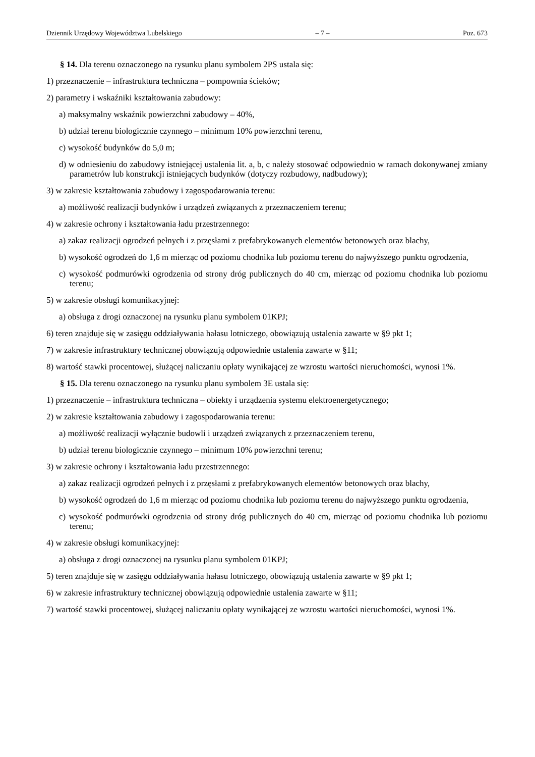Dziennik Urzędowy Województwa Lubelskiego – 7 – Poz. 673
§ 14. Dla terenu oznaczonego na rysunku planu symbolem 2PS ustala się:
1) przeznaczenie – infrastruktura techniczna – pompownia ścieków;
2) parametry i wskaźniki kształtowania zabudowy:
a) maksymalny wskaźnik powierzchni zabudowy – 40%,
b) udział terenu biologicznie czynnego – minimum 10% powierzchni terenu,
c) wysokość budynków do 5,0 m;
d) w odniesieniu do zabudowy istniejącej ustalenia lit. a, b, c należy stosować odpowiednio w ramach dokonywanej zmiany parametrów lub konstrukcji istniejących budynków (dotyczy rozbudowy, nadbudowy);
3) w zakresie kształtowania zabudowy i zagospodarowania terenu:
a) możliwość realizacji budynków i urządzeń związanych z przeznaczeniem terenu;
4) w zakresie ochrony i kształtowania ładu przestrzennego:
a) zakaz realizacji ogrodzeń pełnych i z przęsłami z prefabrykowanych elementów betonowych oraz blachy,
b) wysokość ogrodzeń do 1,6 m mierząc od poziomu chodnika lub poziomu terenu do najwyższego punktu ogrodzenia,
c) wysokość podmurówki ogrodzenia od strony dróg publicznych do 40 cm, mierząc od poziomu chodnika lub poziomu terenu;
5) w zakresie obsługi komunikacyjnej:
a) obsługa z drogi oznaczonej na rysunku planu symbolem 01KPJ;
6) teren znajduje się w zasięgu oddziaływania hałasu lotniczego, obowiązują ustalenia zawarte w §9 pkt 1;
7) w zakresie infrastruktury technicznej obowiązują odpowiednie ustalenia zawarte w §11;
8) wartość stawki procentowej, służącej naliczaniu opłaty wynikającej ze wzrostu wartości nieruchomości, wynosi 1%.
§ 15. Dla terenu oznaczonego na rysunku planu symbolem 3E ustala się:
1) przeznaczenie – infrastruktura techniczna – obiekty i urządzenia systemu elektroenergetycznego;
2) w zakresie kształtowania zabudowy i zagospodarowania terenu:
a) możliwość realizacji wyłącznie budowli i urządzeń związanych z przeznaczeniem terenu,
b) udział terenu biologicznie czynnego – minimum 10% powierzchni terenu;
3) w zakresie ochrony i kształtowania ładu przestrzennego:
a) zakaz realizacji ogrodzeń pełnych i z przęsłami z prefabrykowanych elementów betonowych oraz blachy,
b) wysokość ogrodzeń do 1,6 m mierząc od poziomu chodnika lub poziomu terenu do najwyższego punktu ogrodzenia,
c) wysokość podmurówki ogrodzenia od strony dróg publicznych do 40 cm, mierząc od poziomu chodnika lub poziomu terenu;
4) w zakresie obsługi komunikacyjnej:
a) obsługa z drogi oznaczonej na rysunku planu symbolem 01KPJ;
5) teren znajduje się w zasięgu oddziaływania hałasu lotniczego, obowiązują ustalenia zawarte w §9 pkt 1;
6) w zakresie infrastruktury technicznej obowiązują odpowiednie ustalenia zawarte w §11;
7) wartość stawki procentowej, służącej naliczaniu opłaty wynikającej ze wzrostu wartości nieruchomości, wynosi 1%.